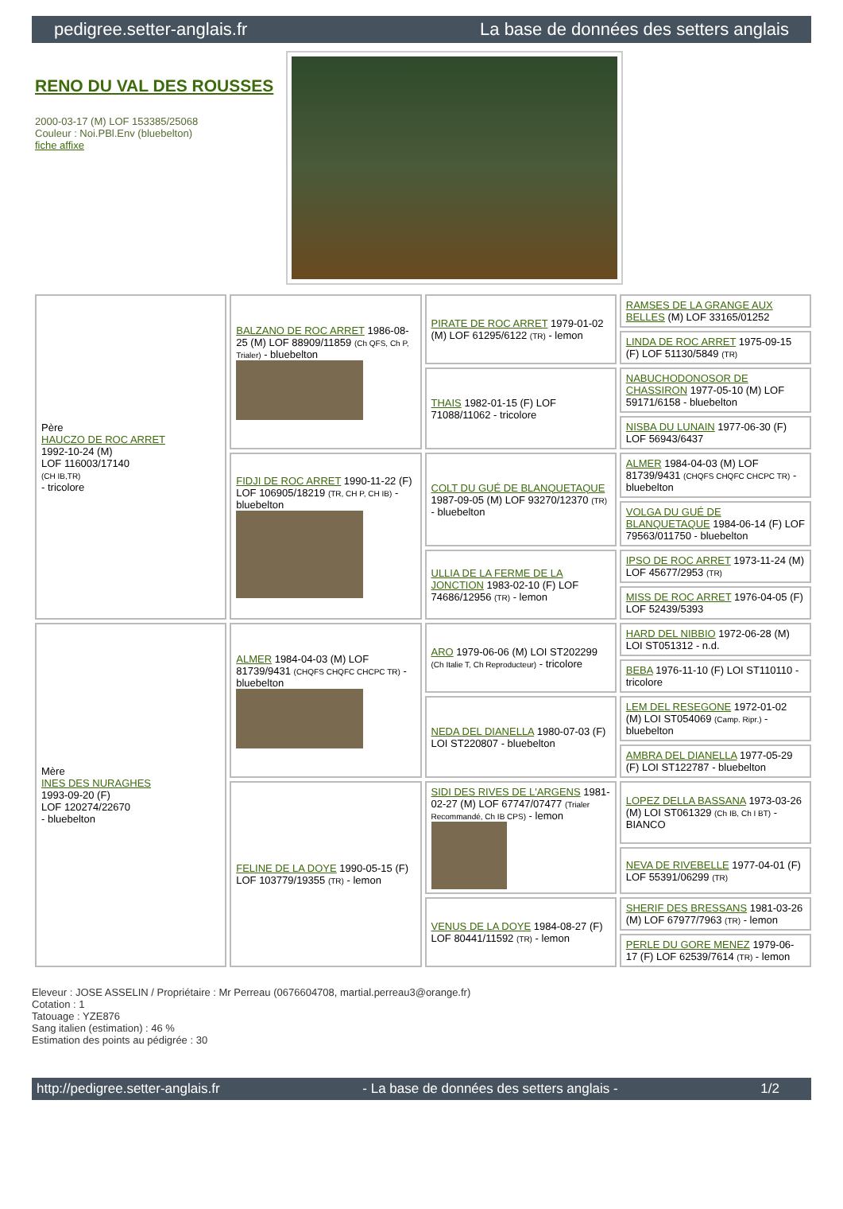pedigree.setter-anglais.fr La base de données des setters anglais
RENO DU VAL DES ROUSSES
2000-03-17 (M) LOF 153385/25068
Couleur : Noi.PBl.Env (bluebelton)
fiche affixe
| Père HAUCZO DE ROC ARRET 1992-10-24 (M) LOF 116003/17140 (CH IB,TR) - tricolore | BALZANO DE ROC ARRET 1986-08-25 (M) LOF 88909/11859 (Ch QFS, Ch P, Trialer) - bluebelton | PIRATE DE ROC ARRET 1979-01-02 (M) LOF 61295/6122 (TR) - lemon | RAMSES DE LA GRANGE AUX BELLES (M) LOF 33165/01252 |
| | | | LINDA DE ROC ARRET 1975-09-15 (F) LOF 51130/5849 (TR) |
| | | THAIS 1982-01-15 (F) LOF 71088/11062 - tricolore | NABUCHODONOSOR DE CHASSIRON 1977-05-10 (M) LOF 59171/6158 - bluebelton |
| | | | NISBA DU LUNAIN 1977-06-30 (F) LOF 56943/6437 |
| | FIDJI DE ROC ARRET 1990-11-22 (F) LOF 106905/18219 (TR, CH P, CH IB) - bluebelton | COLT DU GUÉ DE BLANQUETAQUE 1987-09-05 (M) LOF 93270/12370 (TR) - bluebelton | ALMER 1984-04-03 (M) LOF 81739/9431 (CHQFS CHQFC CHCPC TR) - bluebelton |
| | | | VOLGA DU GUÉ DE BLANQUETAQUE 1984-06-14 (F) LOF 79563/011750 - bluebelton |
| | | ULLIA DE LA FERME DE LA JONCTION 1983-02-10 (F) LOF 74686/12956 (TR) - lemon | IPSO DE ROC ARRET 1973-11-24 (M) LOF 45677/2953 (TR) |
| | | | MISS DE ROC ARRET 1976-04-05 (F) LOF 52439/5393 |
| Mère INES DES NURAGHES 1993-09-20 (F) LOF 120274/22670 - bluebelton | ALMER 1984-04-03 (M) LOF 81739/9431 (CHQFS CHQFC CHCPC TR) - bluebelton | ARO 1979-06-06 (M) LOI ST202299 (Ch Italie T, Ch Reproducteur) - tricolore | HARD DEL NIBBIO 1972-06-28 (M) LOI ST051312 - n.d. |
| | | | BEBA 1976-11-10 (F) LOI ST110110 - tricolore |
| | | NEDA DEL DIANELLA 1980-07-03 (F) LOI ST220807 - bluebelton | LEM DEL RESEGONE 1972-01-02 (M) LOI ST054069 (Camp. Ripr.) - bluebelton |
| | | | AMBRA DEL DIANELLA 1977-05-29 (F) LOI ST122787 - bluebelton |
| | FELINE DE LA DOYE 1990-05-15 (F) LOF 103779/19355 (TR) - lemon | SIDI DES RIVES DE L'ARGENS 1981-02-27 (M) LOF 67747/07477 (Trialer Recommandé, Ch IB CPS) - lemon | LOPEZ DELLA BASSANA 1973-03-26 (M) LOI ST061329 (Ch IB, Ch I BT) - BIANCO |
| | | | NEVA DE RIVEBELLE 1977-04-01 (F) LOF 55391/06299 (TR) |
| | | VENUS DE LA DOYE 1984-08-27 (F) LOF 80441/11592 (TR) - lemon | SHERIF DES BRESSANS 1981-03-26 (M) LOF 67977/7963 (TR) - lemon |
| | | | PERLE DU GORE MENEZ 1979-06-17 (F) LOF 62539/7614 (TR) - lemon |
Eleveur : JOSE ASSELIN / Propriétaire : Mr Perreau (0676604708, martial.perreau3@orange.fr)
Cotation : 1
Tatouage : YZE876
Sang italien (estimation) : 46 %
Estimation des points au pédigrée : 30
http://pedigree.setter-anglais.fr - La base de données des setters anglais - 1/2